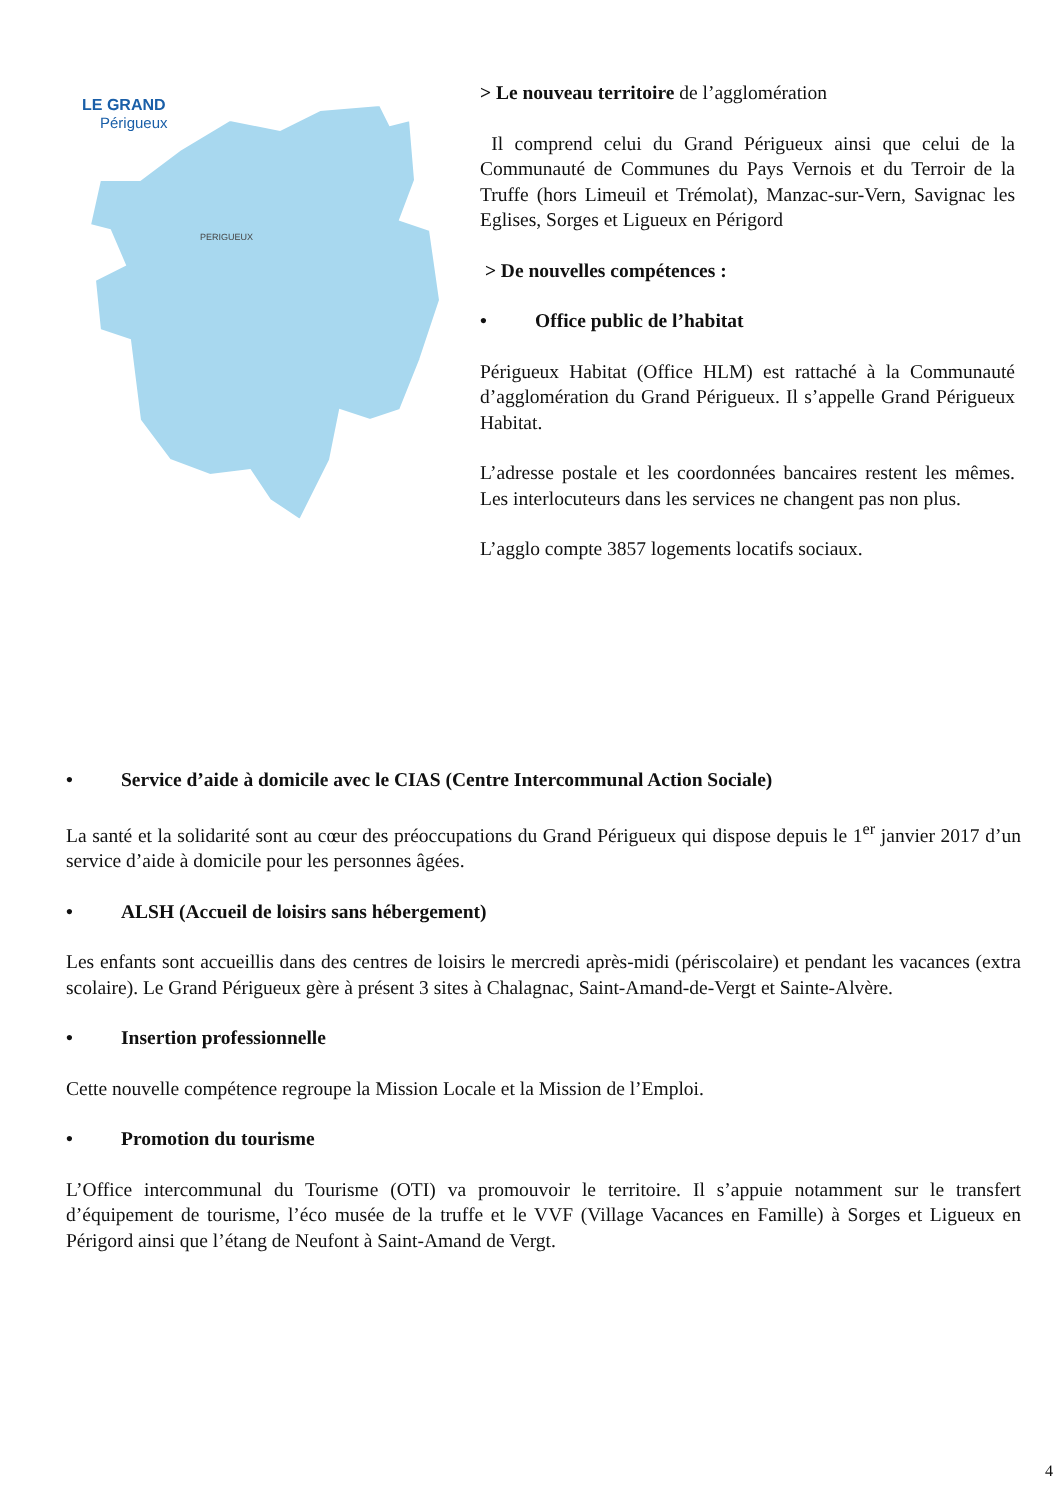LE GRAND
Périgueux
PERIGUEUX
> Le nouveau territoire de l’agglomération
Il comprend celui du Grand Périgueux ainsi que celui de la Communauté de Communes du Pays Vernois et du Terroir de la Truffe (hors Limeuil et Trémolat), Manzac-sur-Vern, Savignac les Eglises, Sorges et Ligueux en Périgord
> De nouvelles compétences :
• Office public de l’habitat
Périgueux Habitat (Office HLM) est rattaché à la Communauté d’agglomération du Grand Périgueux. Il s’appelle Grand Périgueux Habitat.
L’adresse postale et les coordonnées bancaires restent les mêmes. Les interlocuteurs dans les services ne changent pas non plus.
L’agglo compte 3857 logements locatifs sociaux.
• Service d’aide à domicile avec le CIAS (Centre Intercommunal Action Sociale)
La santé et la solidarité sont au cœur des préoccupations du Grand Périgueux qui dispose depuis le 1<sup>er</sup> janvier 2017 d’un service d’aide à domicile pour les personnes âgées.
• ALSH (Accueil de loisirs sans hébergement)
Les enfants sont accueillis dans des centres de loisirs le mercredi après-midi (périscolaire) et pendant les vacances (extra scolaire). Le Grand Périgueux gère à présent 3 sites à Chalagnac, Saint-Amand-de-Vergt et Sainte-Alvère.
• Insertion professionnelle
Cette nouvelle compétence regroupe la Mission Locale et la Mission de l’Emploi.
• Promotion du tourisme
L’Office intercommunal du Tourisme (OTI) va promouvoir le territoire. Il s’appuie notamment sur le transfert d’équipement de tourisme, l’éco musée de la truffe et le VVF (Village Vacances en Famille) à Sorges et Ligueux en Périgord ainsi que l’étang de Neufont à Saint-Amand de Vergt.
4